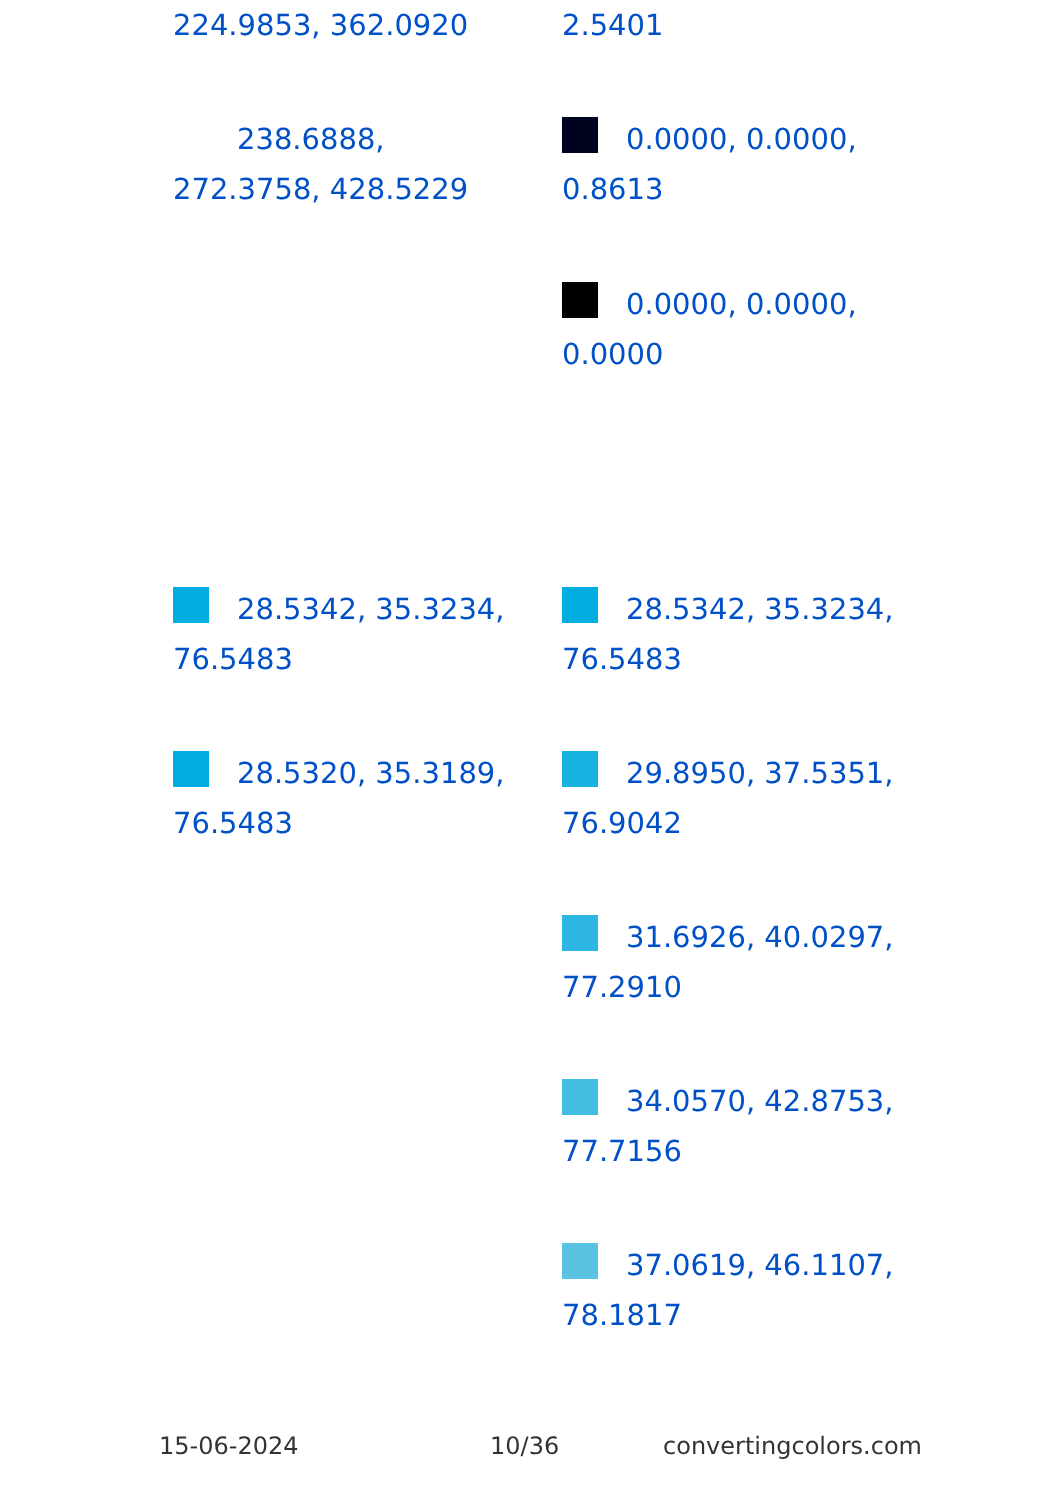224.9853, 362.0920 2.5401
238.6888, 272.3758, 428.5229
0.0000, 0.0000, 0.8613
0.0000, 0.0000, 0.0000
28.5342, 35.3234, 76.5483
28.5342, 35.3234, 76.5483
28.5320, 35.3189, 76.5483
29.8950, 37.5351, 76.9042
31.6926, 40.0297, 77.2910
34.0570, 42.8753, 77.7156
37.0619, 46.1107, 78.1817
15-06-2024 10/36 convertingcolors.com